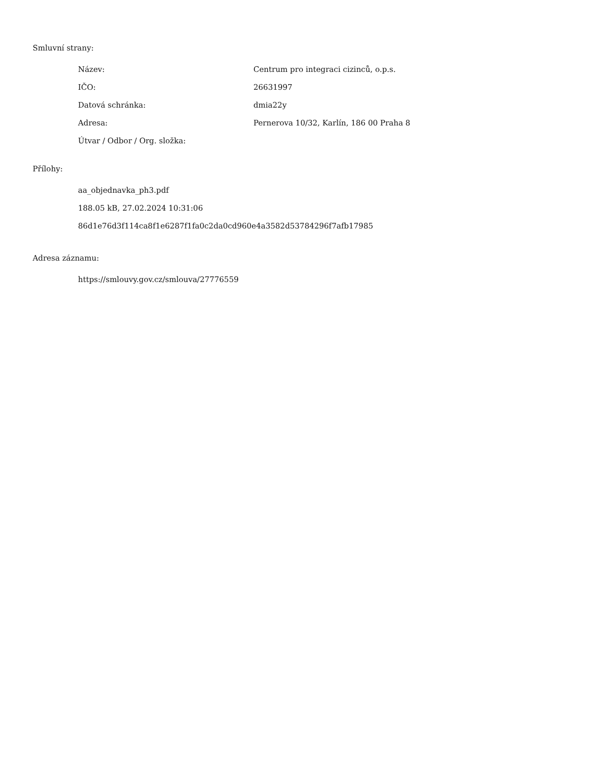Smluvní strany:
| Název: | Centrum pro integraci cizinců, o.p.s. |
| IČO: | 26631997 |
| Datová schránka: | dmia22y |
| Adresa: | Pernerova 10/32, Karlín, 186 00 Praha 8 |
| Útvar / Odbor / Org. složka: | |
Přílohy:
aa_objednavka_ph3.pdf
188.05 kB, 27.02.2024 10:31:06
86d1e76d3f114ca8f1e6287f1fa0c2da0cd960e4a3582d53784296f7afb17985
Adresa záznamu:
https://smlouvy.gov.cz/smlouva/27776559